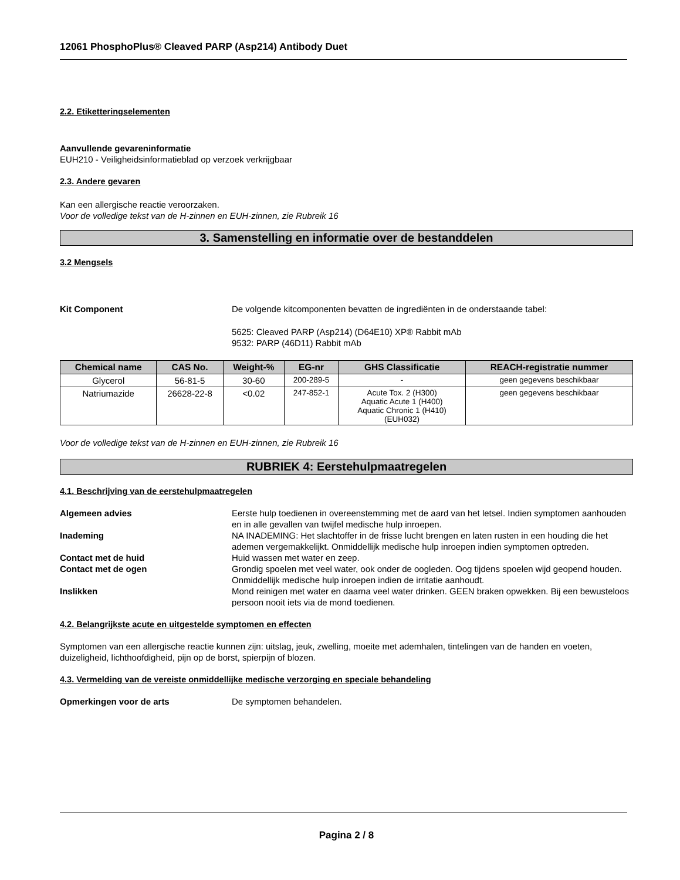12061 PhosphoPlus® Cleaved PARP (Asp214) Antibody Duet
2.2. Etiketteringselementen
Aanvullende gevareninformatie
EUH210 - Veiligheidsinformatieblad op verzoek verkrijgbaar
2.3. Andere gevaren
Kan een allergische reactie veroorzaken.
Voor de volledige tekst van de H-zinnen en EUH-zinnen, zie Rubreik 16
3. Samenstelling en informatie over de bestanddelen
3.2 Mengsels
Kit Component De volgende kitcomponenten bevatten de ingrediënten in de onderstaande tabel:
5625: Cleaved PARP (Asp214) (D64E10) XP® Rabbit mAb
9532: PARP (46D11) Rabbit mAb
| Chemical name | CAS No. | Weight-% | EG-nr | GHS Classificatie | REACH-registratie nummer |
| --- | --- | --- | --- | --- | --- |
| Glycerol | 56-81-5 | 30-60 | 200-289-5 | - | geen gegevens beschikbaar |
| Natriumazide | 26628-22-8 | <0.02 | 247-852-1 | Acute Tox. 2 (H300) Aquatic Acute 1 (H400) Aquatic Chronic 1 (H410) (EUH032) | geen gegevens beschikbaar |
Voor de volledige tekst van de H-zinnen en EUH-zinnen, zie Rubreik 16
RUBRIEK 4: Eerstehulpmaatregelen
4.1. Beschrijving van de eerstehulpmaatregelen
Algemeen advies Eerste hulp toedienen in overeenstemming met de aard van het letsel. Indien symptomen aanhouden en in alle gevallen van twijfel medische hulp inroepen.
Inademing NA INADEMING: Het slachtoffer in de frisse lucht brengen en laten rusten in een houding die het ademen vergemakkelijkt. Onmiddellijk medische hulp inroepen indien symptomen optreden.
Contact met de huid Huid wassen met water en zeep.
Contact met de ogen Grondig spoelen met veel water, ook onder de oogleden. Oog tijdens spoelen wijd geopend houden. Onmiddellijk medische hulp inroepen indien de irritatie aanhoudt.
Inslikken Mond reinigen met water en daarna veel water drinken. GEEN braken opwekken. Bij een bewusteloos persoon nooit iets via de mond toedienen.
4.2. Belangrijkste acute en uitgestelde symptomen en effecten
Symptomen van een allergische reactie kunnen zijn: uitslag, jeuk, zwelling, moeite met ademhalen, tintelingen van de handen en voeten, duizeligheid, lichthoofdigheid, pijn op de borst, spierpijn of blozen.
4.3. Vermelding van de vereiste onmiddellijke medische verzorging en speciale behandeling
Opmerkingen voor de arts De symptomen behandelen.
Pagina 2 / 8